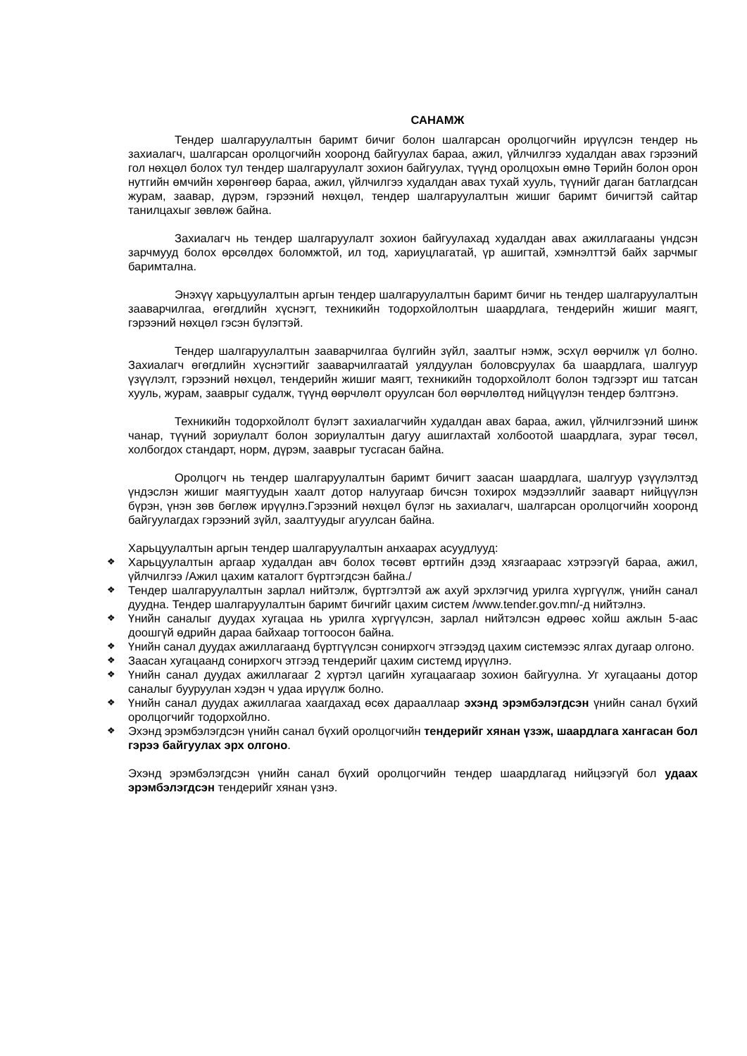САНАМЖ
Тендер шалгаруулалтын баримт бичиг болон шалгарсан оролцогчийн ирүүлсэн тендер нь захиалагч, шалгарсан оролцогчийн хооронд байгуулах бараа, ажил, үйлчилгээ худалдан авах гэрээний гол нөхцөл болох тул тендер шалгаруулалт зохион байгуулах, түүнд оролцохын өмнө Төрийн болон орон нутгийн өмчийн хөрөнгөөр бараа, ажил, үйлчилгээ худалдан авах тухай хууль, түүнийг даган батлагдсан журам, заавар, дүрэм, гэрээний нөхцөл, тендер шалгаруулалтын жишиг баримт бичигтэй сайтар танилцахыг зөвлөж байна.
Захиалагч нь тендер шалгаруулалт зохион байгуулахад худалдан авах ажиллагааны үндсэн зарчмууд болох өрсөлдөх боломжтой, ил тод, хариуцлагатай, үр ашигтай, хэмнэлттэй байх зарчмыг баримтална.
Энэхүү харьцуулалтын аргын тендер шалгаруулалтын баримт бичиг нь тендер шалгаруулалтын зааварчилгаа, өгөгдлийн хүснэгт, техникийн тодорхойлолтын шаардлага, тендерийн жишиг маягт, гэрээний нөхцөл гэсэн бүлэгтэй.
Тендер шалгаруулалтын зааварчилгаа бүлгийн зүйл, заалтыг нэмж, эсхүл өөрчилж үл болно. Захиалагч өгөгдлийн хүснэгтийг зааварчилгаатай уялдуулан боловсруулах ба шаардлага, шалгуур үзүүлэлт, гэрээний нөхцөл, тендерийн жишиг маягт, техникийн тодорхойлолт болон тэдгээрт иш татсан хууль, журам, зааврыг судалж, түүнд өөрчлөлт оруулсан бол өөрчлөлтөд нийцүүлэн тендер бэлтгэнэ.
Техникийн тодорхойлолт бүлэгт захиалагчийн худалдан авах бараа, ажил, үйлчилгээний шинж чанар, түүний зориулалт болон зориулалтын дагуу ашиглахтай холбоотой шаардлага, зураг төсөл, холбогдох стандарт, норм, дүрэм, зааврыг тусгасан байна.
Оролцогч нь тендер шалгаруулалтын баримт бичигт заасан шаардлага, шалгуур үзүүлэлтэд үндэслэн жишиг маягтуудын хаалт дотор налуугаар бичсэн тохирох мэдээллийг заавapт нийцүүлэн бүрэн, үнэн зөв бөглөж ирүүлнэ.Гэрээний нөхцөл бүлэг нь захиалагч, шалгарсан оролцогчийн хооронд байгуулагдах гэрээний зүйл, заалтуудыг агуулсан байна.
Харьцуулалтын аргын тендер шалгаруулалтын анхаарах асуудлууд:
❖ Харьцуулалтын аргаар худалдан авч болох төсөвт өртгийн дээд хязгаараас хэтрээгүй бараа, ажил, үйлчилгээ /Ажил цахим каталогт бүртгэгдсэн байна./
❖ Тендер шалгаруулалтын зарлал нийтэлж, бүртгэлтэй аж ахуй эрхлэгчид урилга хүргүүлж, үнийн санал дуудна. Тендер шалгаруулалтын баримт бичгийг цахим систем /www.tender.gov.mn/-д нийтэлнэ.
❖ Үнийн саналыг дуудах хугацаа нь урилга хүргүүлсэн, зарлал нийтэлсэн өдрөөс хойш ажлын 5-аас доошгүй өдрийн дараа байхаар тогтоосон байна.
❖ Үнийн санал дуудах ажиллагаанд бүртгүүлсэн сонирхогч этгээдэд цахим системээс ялгах дугаар олгоно.
❖ Заасан хугацаанд сонирхогч этгээд тендерийг цахим системд ирүүлнэ.
❖ Үнийн санал дуудах ажиллагааг 2 хүртэл цагийн хугацаагаар зохион байгуулна. Уг хугацааны дотор саналыг бууруулан хэдэн ч удаа ирүүлж болно.
❖ Үнийн санал дуудах ажиллагаа хаагдахад өсөх дарааллаар эхэнд эрэмбэлэгдсэн үнийн санал бүхий оролцогчийг тодорхойлно.
❖ Эхэнд эрэмбэлэгдсэн үнийн санал бүхий оролцогчийн тендерийг хянан үзэж, шаардлага хангасан бол гэрээ байгуулах эрх олгоно.
Эхэнд эрэмбэлэгдсэн үнийн санал бүхий оролцогчийн тендер шаардлагад нийцээгүй бол удаах эрэмбэлэгдсэн тендерийг хянан үзнэ.